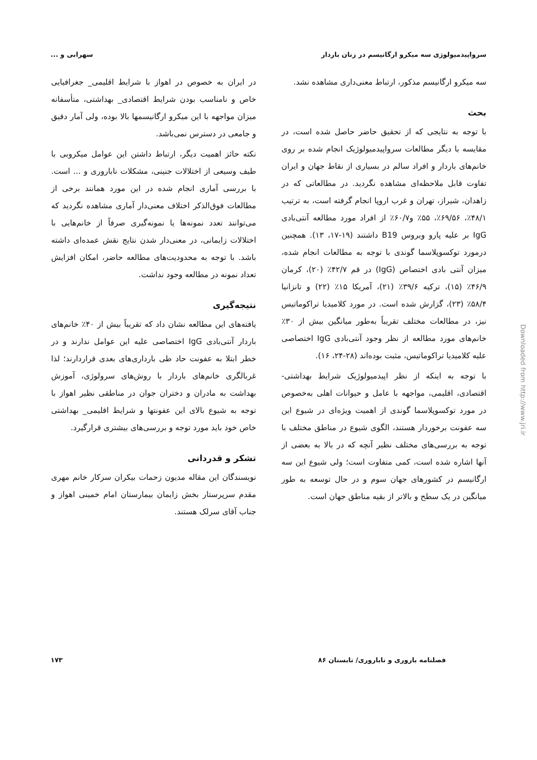سرواپیدمیولوژی سه میکرو ارگانیسم در زنان باردار سهرابی و ...
سه میکرو ارگانیسم مذکور، ارتباط معنی‌داری مشاهده نشد.
بحث
با توجه به نتایجی که از تحقیق حاضر حاصل شده است، در مقایسه با دیگر مطالعات سرواپیدمیولوژیک انجام شده بر روی خانم‌های باردار و افراد سالم در بسیاری از نقاط جهان و ایران تفاوت قابل ملاحظه‌ای مشاهده نگردید. در مطالعاتی که در زاهدان، شیراز، تهران و غرب اروپا انجام گرفته است، به ترتیب ۴۸/۱٪، ۶۹/۵۶٪، ۵۵٪ و۶۰/۷٪ از افراد مورد مطالعه آنتی‌بادی IgG بر علیه پارو ویروس B19 داشتند (۱۹-۱۷، ۱۳). همچنین درمورد توکسوپلاسما گوندی با توجه به مطالعات انجام شده، میزان آنتی بادی اختصاص (IgG) در قم ۴۲/۷٪ (۲۰)، کرمان ۴۶/۹٪ (۱۵)، ترکیه ۳۹/۶٪ (۲۱)، آمریکا ۱۵٪ (۲۲) و تانزانیا ۵۸/۴٪ (۲۳)، گزارش شده است. در مورد کلامیدیا تراکوماتیس نیز، در مطالعات مختلف تقریباً به‌طور میانگین بیش از ۳۰٪ خانم‌های مورد مطالعه از نظر وجود آنتی‌بادی IgG اختصاصی علیه کلامیدیا تراکوماتیس، مثبت بوده‌اند (۲۸-۲۴، ۱۶).
با توجه به اینکه از نظر اپیدمیولوژیک شرایط بهداشتی- اقتصادی، اقلیمی، مواجهه با عامل و حیوانات اهلی به‌خصوص در مورد توکسوپلاسما گوندی از اهمیت ویژه‌ای در شیوع این سه عفونت برخوردار هستند، الگوی شیوع در مناطق مختلف با توجه به بررسی‌های مختلف نظیر آنچه که در بالا به بعضی از آنها اشاره شده است، کمی متفاوت است؛ ولی شیوع این سه ارگانیسم در کشورهای جهان سوم و در حال توسعه به طور میانگین در یک سطح و بالاتر از بقیه مناطق جهان است.
در ایران به خصوص در اهواز با شرایط اقلیمی_ جغرافیایی خاص و نامناسب بودن شرایط اقتصادی_ بهداشتی، متأسفانه میزان مواجهه با این میکرو ارگانیسمها بالا بوده، ولی آمار دقیق و جامعی در دسترس نمی‌باشد.
نکته حائز اهمیت دیگر، ارتباط داشتن این عوامل میکروبی با طیف وسیعی از اختلالات جنینی، مشکلات ناباروری و ... است. با بررسی آماری انجام شده در این مورد همانند برخی از مطالعات فوق‌الذکر اختلاف معنی‌دار آماری مشاهده نگردید که می‌توانند تعدد نمونه‌ها یا نمونه‌گیری صرفاً از خانم‌هایی با اختلالات زایمانی، در معنی‌دار شدن نتایج نقش عمده‌ای داشته باشد. با توجه به محدودیت‌های مطالعه حاضر، امکان افزایش تعداد نمونه در مطالعه وجود نداشت.
نتیجه‌گیری
یافته‌های این مطالعه نشان داد که تقریباً بیش از ۴۰٪ خانم‌های باردار آنتی‌بادی IgG اختصاصی علیه این عوامل ندارند و در خطر ابتلا به عفونت حاد طی بارداری‌های بعدی قراردارند؛ لذا غربالگری خانم‌های باردار با روش‌های سرولوژی، آموزش بهداشت به مادران و دختران جوان در مناطقی نظیر اهواز با توجه به شیوع بالای این عفونتها و شرایط اقلیمی_ بهداشتی خاص خود باید مورد توجه و بررسی‌های بیشتری قرارگیرد.
تشکر و قدردانی
نویسندگان این مقاله مدیون زحمات بیکران سرکار خانم مهری مقدم سرپرستار بخش زایمان بیمارستان امام خمینی اهواز و جناب آقای سرلک هستند.
فصلنامه باروری و ناباروری/ تابستان ۸۶ ۱۷۳
Downloaded from http://www.jri.ir